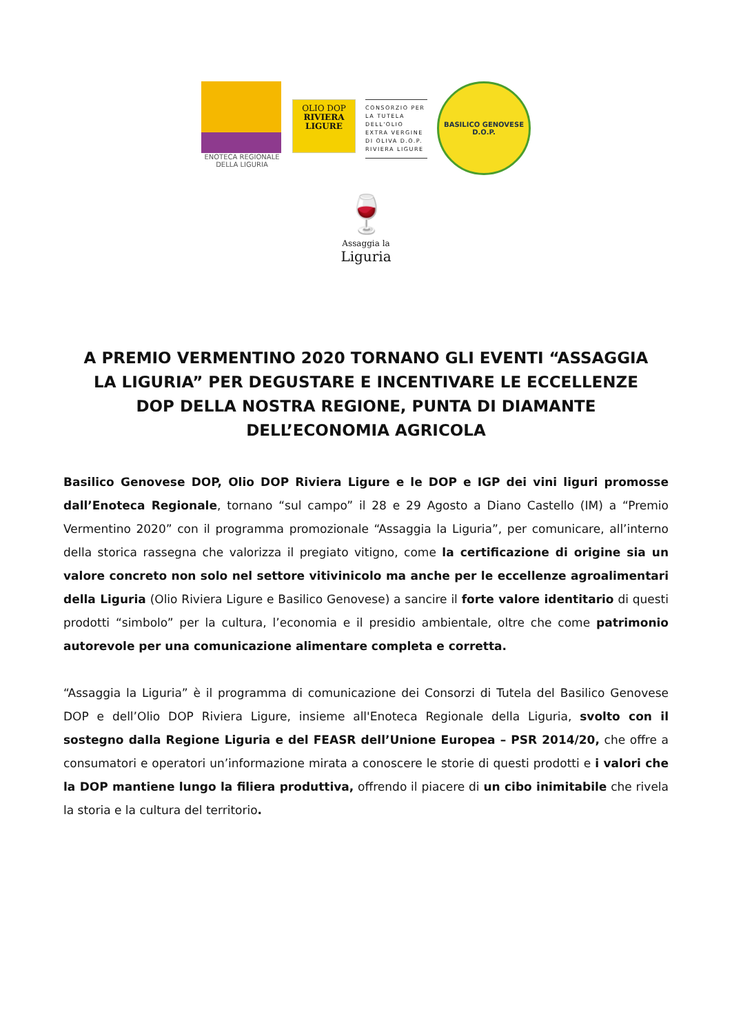ENOTECA REGIONALE
DELLA LIGURIA
OLIO DOP
RIVIERA
LIGURE
CONSORZIO PER
LA TUTELA DELL'OLIO
EXTRA VERGINE
DI OLIVA D.O.P.
RIVIERA LIGURE
BASILICO GENOVESE
D.O.P.
🍷
Assaggia la
Liguria
A PREMIO VERMENTINO 2020 TORNANO GLI EVENTI “ASSAGGIA LA LIGURIA” PER DEGUSTARE E INCENTIVARE LE ECCELLENZE DOP DELLA NOSTRA REGIONE, PUNTA DI DIAMANTE DELL’ECONOMIA AGRICOLA
Basilico Genovese DOP, Olio DOP Riviera Ligure e le DOP e IGP dei vini liguri promosse dall’Enoteca Regionale, tornano “sul campo” il 28 e 29 Agosto a Diano Castello (IM) a “Premio Vermentino 2020” con il programma promozionale “Assaggia la Liguria”, per comunicare, all’interno della storica rassegna che valorizza il pregiato vitigno, come la certificazione di origine sia un valore concreto non solo nel settore vitivinicolo ma anche per le eccellenze agroalimentari della Liguria (Olio Riviera Ligure e Basilico Genovese) a sancire il forte valore identitario di questi prodotti “simbolo” per la cultura, l’economia e il presidio ambientale, oltre che come patrimonio autorevole per una comunicazione alimentare completa e corretta.
“Assaggia la Liguria” è il programma di comunicazione dei Consorzi di Tutela del Basilico Genovese DOP e dell’Olio DOP Riviera Ligure, insieme all'Enoteca Regionale della Liguria, svolto con il sostegno dalla Regione Liguria e del FEASR dell’Unione Europea – PSR 2014/20, che offre a consumatori e operatori un’informazione mirata a conoscere le storie di questi prodotti e i valori che la DOP mantiene lungo la filiera produttiva, offrendo il piacere di un cibo inimitabile che rivela la storia e la cultura del territorio.